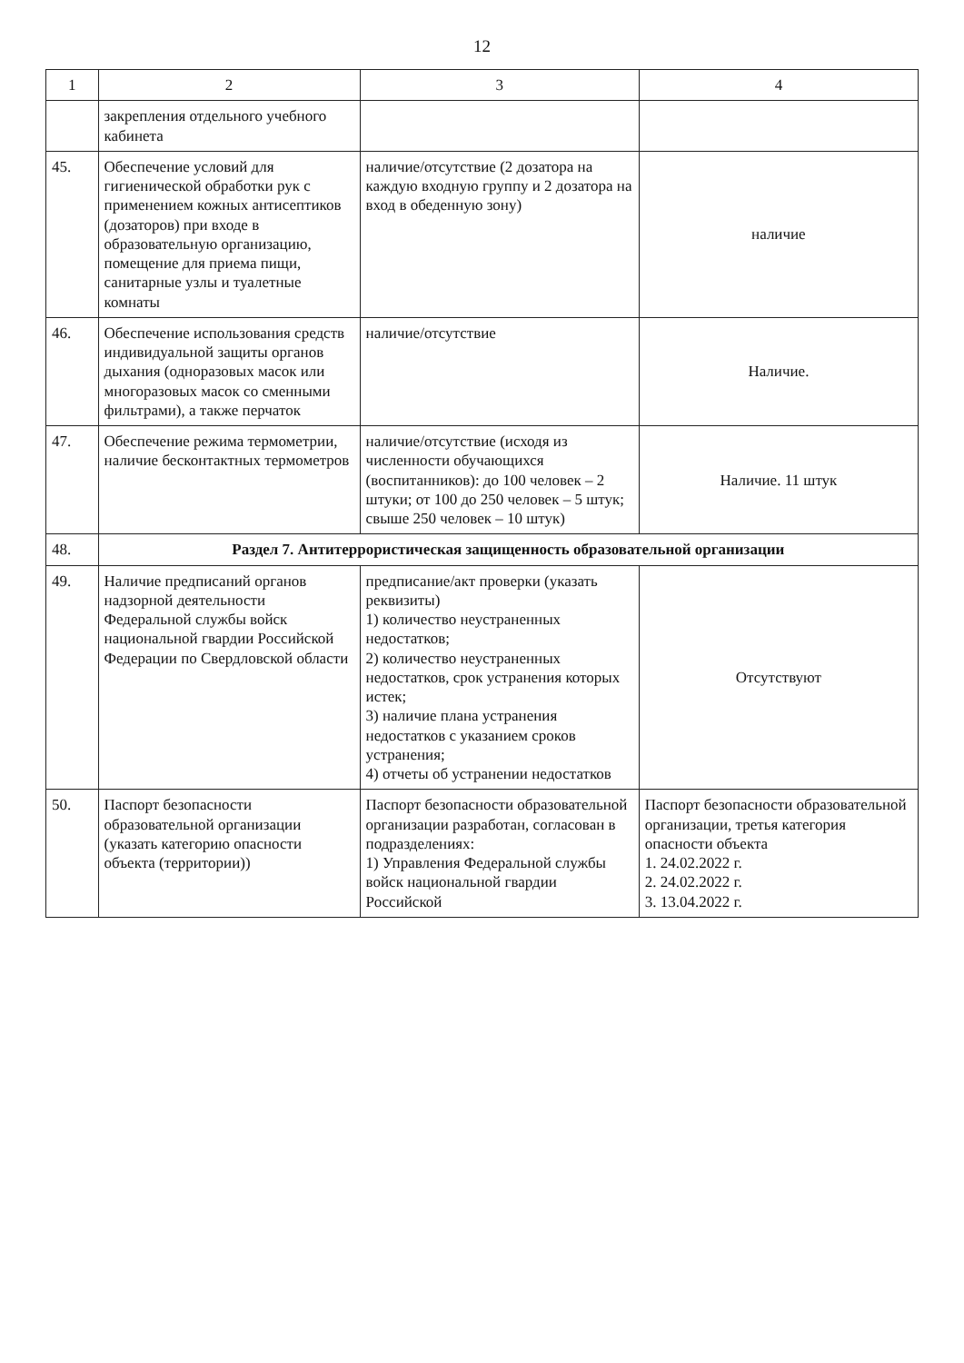12
| 1 | 2 | 3 | 4 |
| --- | --- | --- | --- |
| | закрепления отдельного учебного кабинета | | |
| 45. | Обеспечение условий для гигиенической обработки рук с применением кожных антисептиков (дозаторов) при входе в образовательную организацию, помещение для приема пищи, санитарные узлы и туалетные комнаты | наличие/отсутствие (2 дозатора на каждую входную группу и 2 дозатора на вход в обеденную зону) | наличие |
| 46. | Обеспечение использования средств индивидуальной защиты органов дыхания (одноразовых масок или многоразовых масок со сменными фильтрами), а также перчаток | наличие/отсутствие | Наличие. |
| 47. | Обеспечение режима термометрии, наличие бесконтактных термометров | наличие/отсутствие (исходя из численности обучающихся (воспитанников): до 100 человек – 2 штуки; от 100 до 250 человек – 5 штук; свыше 250 человек – 10 штук) | Наличие. 11 штук |
| 48. | Раздел 7. Антитеррористическая защищенность образовательной организации | | |
| 49. | Наличие предписаний органов надзорной деятельности Федеральной службы войск национальной гвардии Российской Федерации по Свердловской области | предписание/акт проверки (указать реквизиты) 1) количество неустраненных недостатков; 2) количество неустраненных недостатков, срок устранения которых истек; 3) наличие плана устранения недостатков с указанием сроков устранения; 4) отчеты об устранении недостатков | Отсутствуют |
| 50. | Паспорт безопасности образовательной организации (указать категорию опасности объекта (территории)) | Паспорт безопасности образовательной организации разработан, согласован в подразделениях: 1) Управления Федеральной службы войск национальной гвардии Российской | Паспорт безопасности образовательной организации, третья категория опасности объекта 1. 24.02.2022 г. 2. 24.02.2022 г. 3. 13.04.2022 г. |